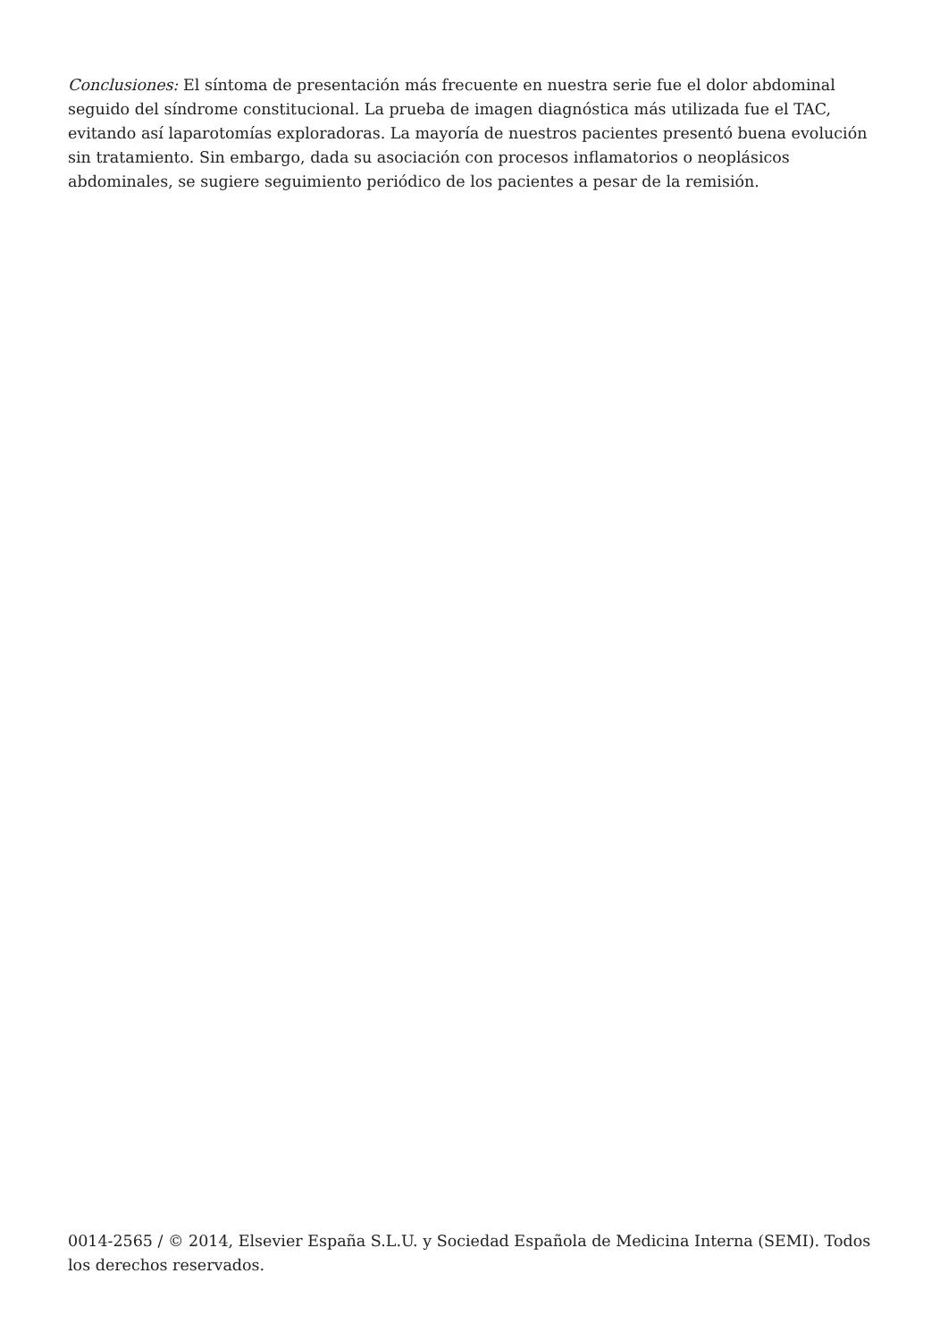Conclusiones: El síntoma de presentación más frecuente en nuestra serie fue el dolor abdominal seguido del síndrome constitucional. La prueba de imagen diagnóstica más utilizada fue el TAC, evitando así laparotomías exploradoras. La mayoría de nuestros pacientes presentó buena evolución sin tratamiento. Sin embargo, dada su asociación con procesos inflamatorios o neoplásicos abdominales, se sugiere seguimiento periódico de los pacientes a pesar de la remisión.
0014-2565 / © 2014, Elsevier España S.L.U. y Sociedad Española de Medicina Interna (SEMI). Todos los derechos reservados.